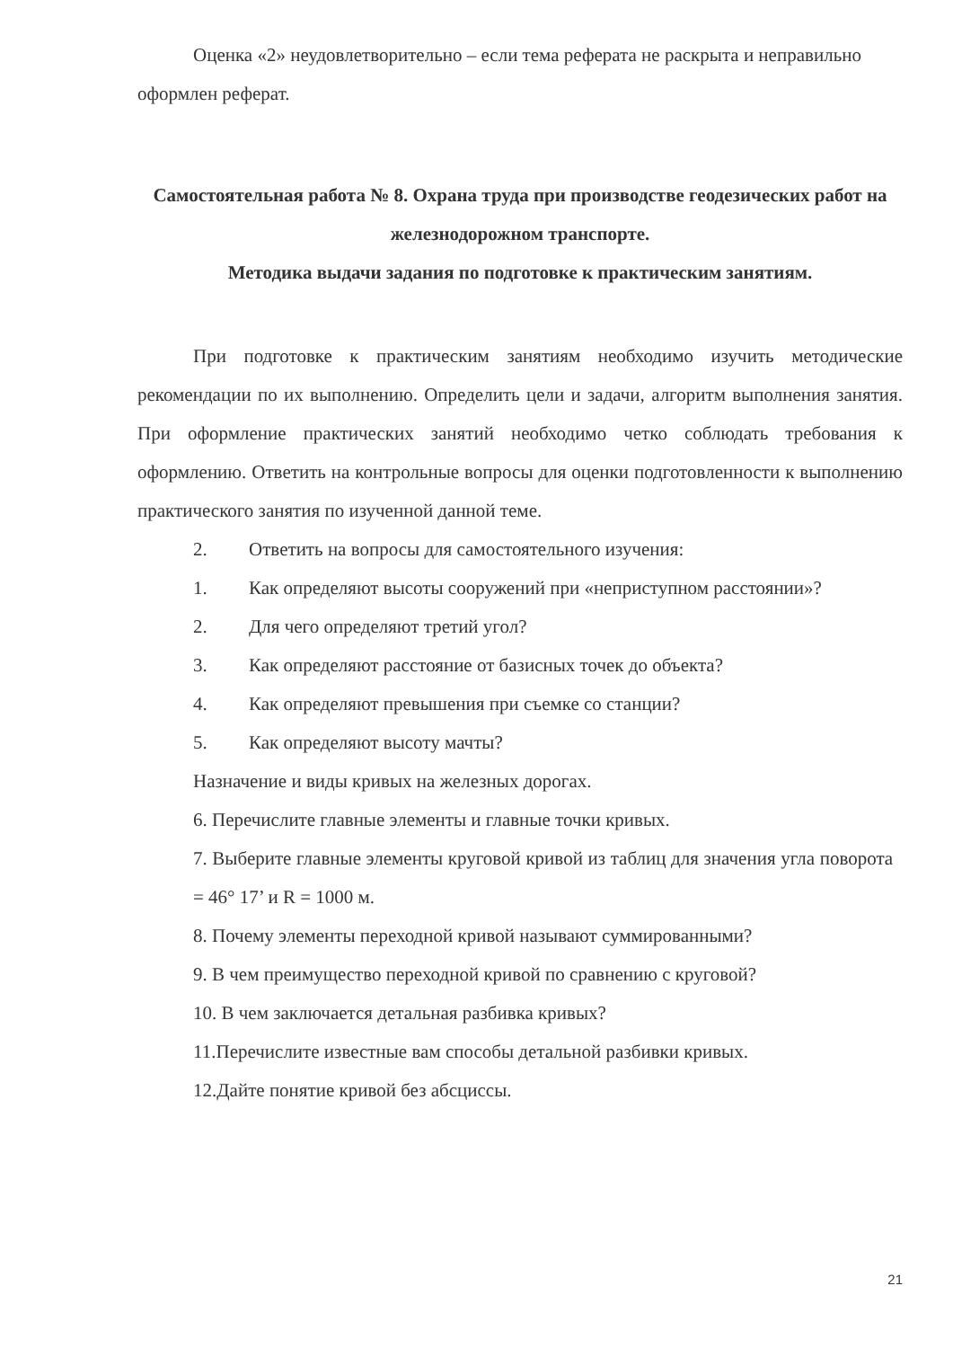Оценка «2» неудовлетворительно – если тема реферата не раскрыта и неправильно оформлен реферат.
Самостоятельная работа № 8. Охрана труда при производстве геодезических работ на железнодорожном транспорте.
Методика выдачи задания по подготовке к практическим занятиям.
При подготовке к практическим занятиям необходимо изучить методические рекомендации по их выполнению. Определить цели и задачи, алгоритм выполнения занятия. При оформление практических занятий необходимо четко соблюдать требования к оформлению. Ответить на контрольные вопросы для оценки подготовленности к выполнению практического занятия по изученной данной теме.
2. Ответить на вопросы для самостоятельного изучения:
1. Как определяют высоты сооружений при «неприступном расстоянии»?
2. Для чего определяют третий угол?
3. Как определяют расстояние от базисных точек до объекта?
4. Как определяют превышения при съемке со станции?
5. Как определяют высоту мачты?
Назначение и виды кривых на железных дорогах.
6. Перечислите главные элементы и главные точки кривых.
7. Выберите главные элементы круговой кривой из таблиц для значения угла поворота = 46° 17’ и R = 1000 м.
8. Почему элементы переходной кривой называют суммированными?
9. В чем преимущество переходной кривой по сравнению с круговой?
10. В чем заключается детальная разбивка кривых?
11.Перечислите известные вам способы детальной разбивки кривых.
12.Дайте понятие кривой без абсциссы.
21